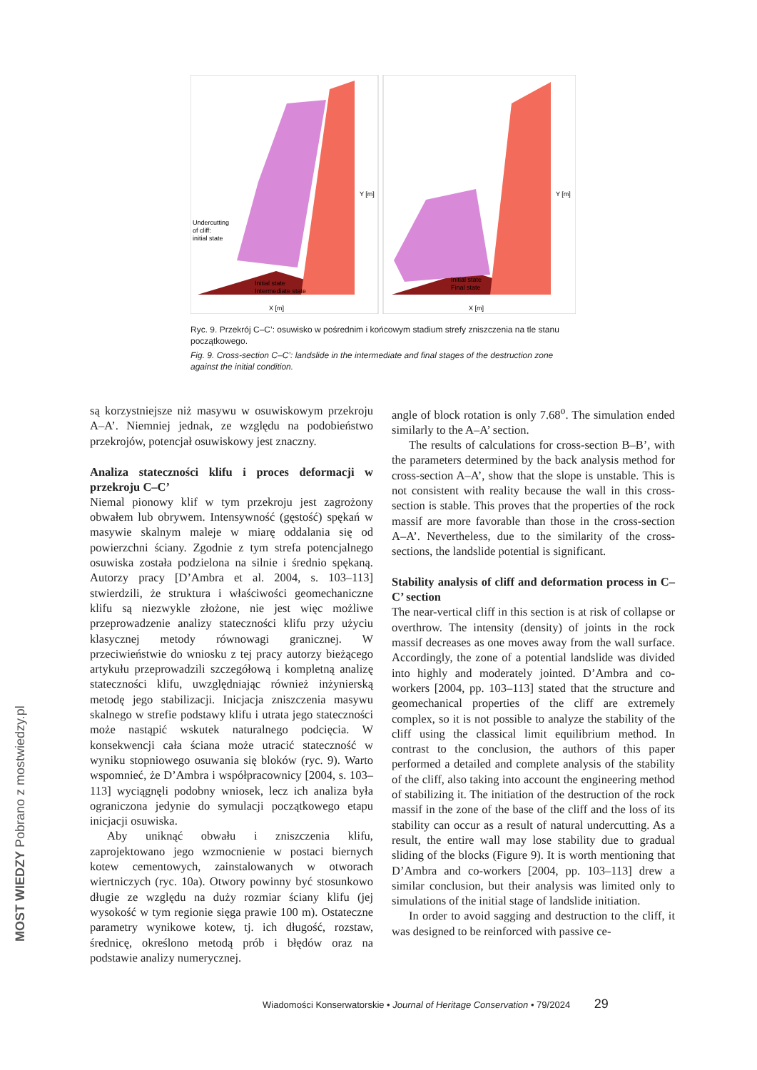Undercutting
of cliff:
initial state
Initial state
Intermediate state
Initial state
Final state
X [m]
X [m]
Y [m]
Y [m]
Ryc. 9. Przekrój C–C’: osuwisko w pośrednim i końcowym stadium strefy zniszczenia na tle stanu początkowego.
Fig. 9. Cross-section C–C’: landslide in the intermediate and final stages of the destruction zone against the initial condition.
są korzystniejsze niż masywu w osuwiskowym przekroju A–A’. Niemniej jednak, ze względu na podobieństwo przekrojów, potencjał osuwiskowy jest znaczny.
Analiza stateczności klifu i proces deformacji w przekroju C–C’
Niemal pionowy klif w tym przekroju jest zagrożony obwałem lub obrywem. Intensywność (gęstość) spękań w masywie skalnym maleje w miarę oddalania się od powierzchni ściany. Zgodnie z tym strefa potencjalnego osuwiska została podzielona na silnie i średnio spękaną. Autorzy pracy [D’Ambra et al. 2004, s. 103–113] stwierdzili, że struktura i właściwości geomechaniczne klifu są niezwykle złożone, nie jest więc możliwe przeprowadzenie analizy stateczności klifu przy użyciu klasycznej metody równowagi granicznej. W przeciwieństwie do wniosku z tej pracy autorzy bieżącego artykułu przeprowadzili szczegółową i kompletną analizę stateczności klifu, uwzględniając również inżynierską metodę jego stabilizacji. Inicjacja zniszczenia masywu skalnego w strefie podstawy klifu i utrata jego stateczności może nastąpić wskutek naturalnego podcięcia. W konsekwencji cała ściana może utracić stateczność w wyniku stopniowego osuwania się bloków (ryc. 9). Warto wspomnieć, że D’Ambra i współpracownicy [2004, s. 103–113] wyciągnęli podobny wniosek, lecz ich analiza była ograniczona jedynie do symulacji początkowego etapu inicjacji osuwiska.
Aby uniknąć obwału i zniszczenia klifu, zaprojektowano jego wzmocnienie w postaci biernych kotew cementowych, zainstalowanych w otworach wiertniczych (ryc. 10a). Otwory powinny być stosunkowo długie ze względu na duży rozmiar ściany klifu (jej wysokość w tym regionie sięga prawie 100 m). Ostateczne parametry wynikowe kotew, tj. ich długość, rozstaw, średnicę, określono metodą prób i błędów oraz na podstawie analizy numerycznej.
angle of block rotation is only 7.68<sup>o</sup>. The simulation ended similarly to the A–A’ section.
The results of calculations for cross-section B–B’, with the parameters determined by the back analysis method for cross-section A–A’, show that the slope is unstable. This is not consistent with reality because the wall in this cross-section is stable. This proves that the properties of the rock massif are more favorable than those in the cross-section A–A’. Nevertheless, due to the similarity of the cross-sections, the landslide potential is significant.
Stability analysis of cliff and deformation process in C–C’ section
The near-vertical cliff in this section is at risk of collapse or overthrow. The intensity (density) of joints in the rock massif decreases as one moves away from the wall surface. Accordingly, the zone of a potential landslide was divided into highly and moderately jointed. D’Ambra and co-workers [2004, pp. 103–113] stated that the structure and geomechanical properties of the cliff are extremely complex, so it is not possible to analyze the stability of the cliff using the classical limit equilibrium method. In contrast to the conclusion, the authors of this paper performed a detailed and complete analysis of the stability of the cliff, also taking into account the engineering method of stabilizing it. The initiation of the destruction of the rock massif in the zone of the base of the cliff and the loss of its stability can occur as a result of natural undercutting. As a result, the entire wall may lose stability due to gradual sliding of the blocks (Figure 9). It is worth mentioning that D’Ambra and co-workers [2004, pp. 103–113] drew a similar conclusion, but their analysis was limited only to simulations of the initial stage of landslide initiation.
In order to avoid sagging and destruction to the cliff, it was designed to be reinforced with passive ce-
Wiadomości Konserwatorskie • Journal of Heritage Conservation • 79/2024 29
MOST WIEDZY Pobrano z mostwiedzy.pl